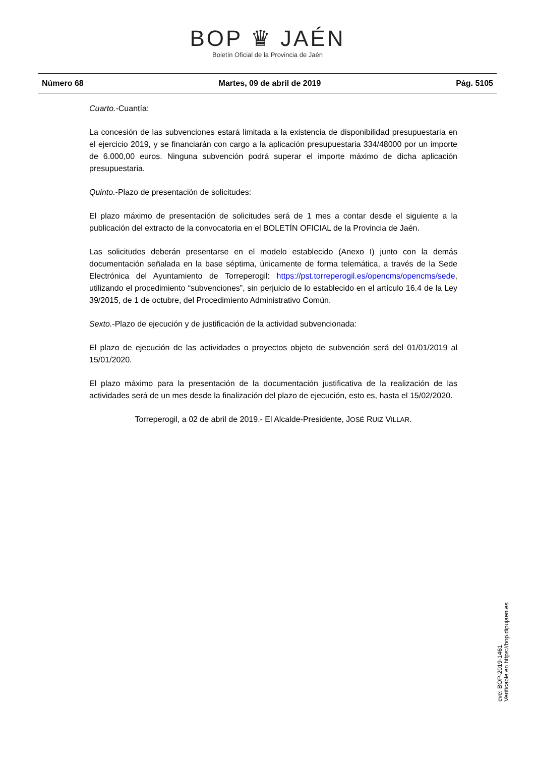BOP ♛ JAÉN
Boletín Oficial de la Provincia de Jaén
Número 68 Martes, 09 de abril de 2019 Pág. 5105
Cuarto.-Cuantía:
La concesión de las subvenciones estará limitada a la existencia de disponibilidad presupuestaria en el ejercicio 2019, y se financiarán con cargo a la aplicación presupuestaria 334/48000 por un importe de 6.000,00 euros. Ninguna subvención podrá superar el importe máximo de dicha aplicación presupuestaria.
Quinto.-Plazo de presentación de solicitudes:
El plazo máximo de presentación de solicitudes será de 1 mes a contar desde el siguiente a la publicación del extracto de la convocatoria en el BOLETÍN OFICIAL de la Provincia de Jaén.
Las solicitudes deberán presentarse en el modelo establecido (Anexo I) junto con la demás documentación señalada en la base séptima, únicamente de forma telemática, a través de la Sede Electrónica del Ayuntamiento de Torreperogil: https://pst.torreperogil.es/opencms/opencms/sede, utilizando el procedimiento “subvenciones”, sin perjuicio de lo establecido en el artículo 16.4 de la Ley 39/2015, de 1 de octubre, del Procedimiento Administrativo Común.
Sexto.-Plazo de ejecución y de justificación de la actividad subvencionada:
El plazo de ejecución de las actividades o proyectos objeto de subvención será del 01/01/2019 al 15/01/2020.
El plazo máximo para la presentación de la documentación justificativa de la realización de las actividades será de un mes desde la finalización del plazo de ejecución, esto es, hasta el 15/02/2020.
Torreperogil, a 02 de abril de 2019.- El Alcalde-Presidente, JOSÉ RUIZ VILLAR.
cve: BOP-2019-1461
Verificable en https://bop.dipujaen.es